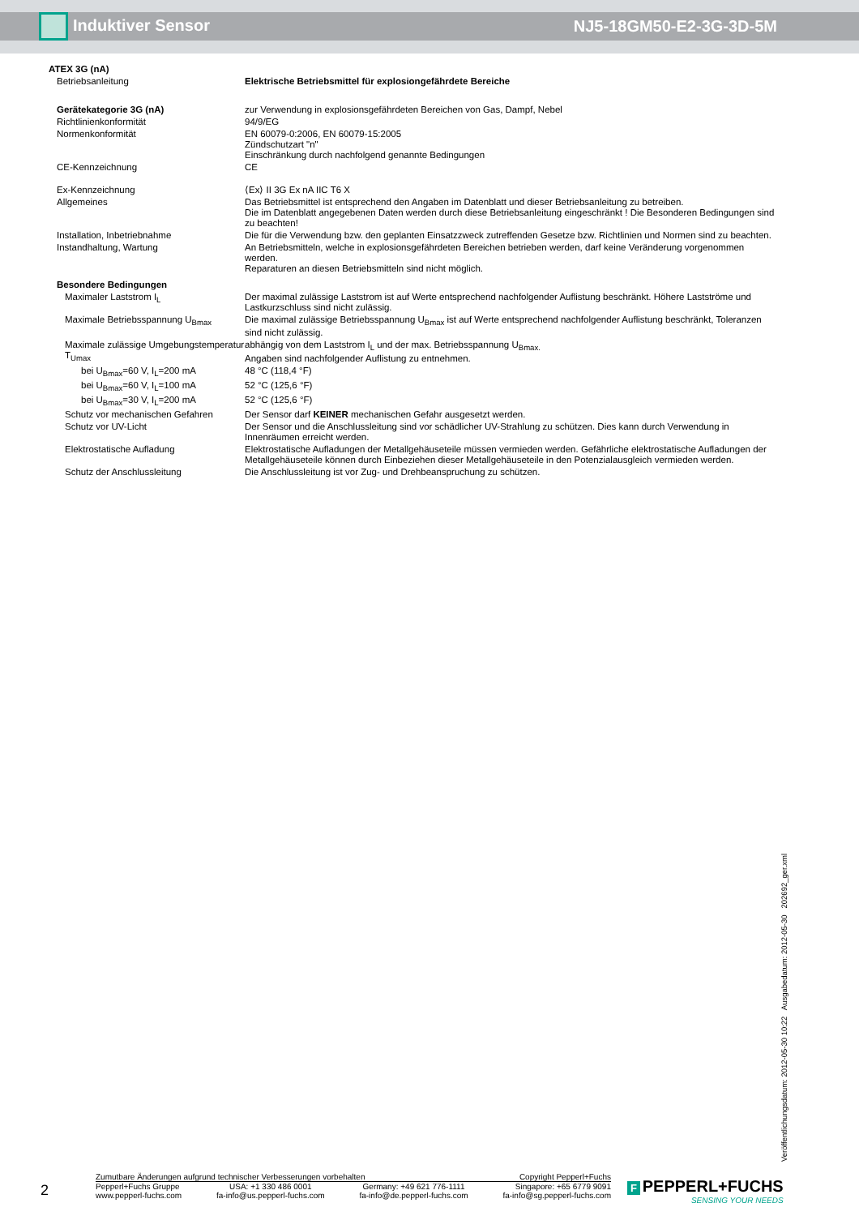Induktiver Sensor NJ5-18GM50-E2-3G-3D-5M
| ATEX 3G (nA) | |
| Betriebsanleitung | Elektrische Betriebsmittel für explosiongefährdete Bereiche |
| Gerätekategorie 3G (nA) | zur Verwendung in explosionsgefährdeten Bereichen von Gas, Dampf, Nebel |
| Richtlinienkonformität | 94/9/EG |
| Normenkonformität | EN 60079-0:2006, EN 60079-15:2005 Zündschutzart "n" Einschränkung durch nachfolgend genannte Bedingungen |
| CE-Kennzeichnung | CE |
| Ex-Kennzeichnung | ⟨Ex⟩ II 3G Ex nA IIC T6 X |
| Allgemeines | Das Betriebsmittel ist entsprechend den Angaben im Datenblatt und dieser Betriebsanleitung zu betreiben. Die im Datenblatt angegebenen Daten werden durch diese Betriebsanleitung eingeschränkt ! Die Besonderen Bedingungen sind zu beachten! |
| Installation, Inbetriebnahme | Die für die Verwendung bzw. den geplanten Einsatzzweck zutreffenden Gesetze bzw. Richtlinien und Normen sind zu beachten. |
| Instandhaltung, Wartung | An Betriebsmitteln, welche in explosionsgefährdeten Bereichen betrieben werden, darf keine Veränderung vorgenommen werden. Reparaturen an diesen Betriebsmitteln sind nicht möglich. |
| Besondere Bedingungen | |
| Maximaler Laststrom I<sub>L</sub> | Der maximal zulässige Laststrom ist auf Werte entsprechend nachfolgender Auflistung beschränkt. Höhere Lastströme und Lastkurzschluss sind nicht zulässig. |
| Maximale Betriebsspannung U<sub>Bmax</sub> | Die maximal zulässige Betriebsspannung U<sub>Bmax</sub> ist auf Werte entsprechend nachfolgender Auflistung beschränkt, Toleranzen sind nicht zulässig. |
| Maximale zulässige Umgebungstemperatur T<sub>Umax</sub> | abhängig von dem Laststrom I<sub>L</sub> und der max. Betriebsspannung U<sub>Bmax.</sub> Angaben sind nachfolgender Auflistung zu entnehmen. |
| bei U<sub>Bmax</sub>=60 V, I<sub>L</sub>=200 mA | 48 °C (118,4 °F) |
| bei U<sub>Bmax</sub>=60 V, I<sub>L</sub>=100 mA | 52 °C (125,6 °F) |
| bei U<sub>Bmax</sub>=30 V, I<sub>L</sub>=200 mA | 52 °C (125,6 °F) |
| Schutz vor mechanischen Gefahren | Der Sensor darf KEINER mechanischen Gefahr ausgesetzt werden. |
| Schutz vor UV-Licht | Der Sensor und die Anschlussleitung sind vor schädlicher UV-Strahlung zu schützen. Dies kann durch Verwendung in Innenräumen erreicht werden. |
| Elektrostatische Aufladung | Elektrostatische Aufladungen der Metallgehäuseteile müssen vermieden werden. Gefährliche elektrostatische Aufladungen der Metallgehäuseteile können durch Einbeziehen dieser Metallgehäuseteile in den Potenzialausgleich vermieden werden. |
| Schutz der Anschlussleitung | Die Anschlussleitung ist vor Zug- und Drehbeanspruchung zu schützen. |
Veröffentlichungsdatum: 2012-05-30 10:22 Ausgabedatum: 2012-05-30 202692_ger.xml
2
Zumutbare Änderungen aufgrund technischer Verbesserungen vorbehalten Copyright Pepperl+Fuchs
Pepperl+Fuchs Gruppe
www.pepperl-fuchs.com USA: +1 330 486 0001
fa-info@us.pepperl-fuchs.com Germany: +49 621 776-1111
fa-info@de.pepperl-fuchs.com Singapore: +65 6779 9091
fa-info@sg.pepperl-fuchs.com
F PEPPERL+FUCHS
SENSING YOUR NEEDS